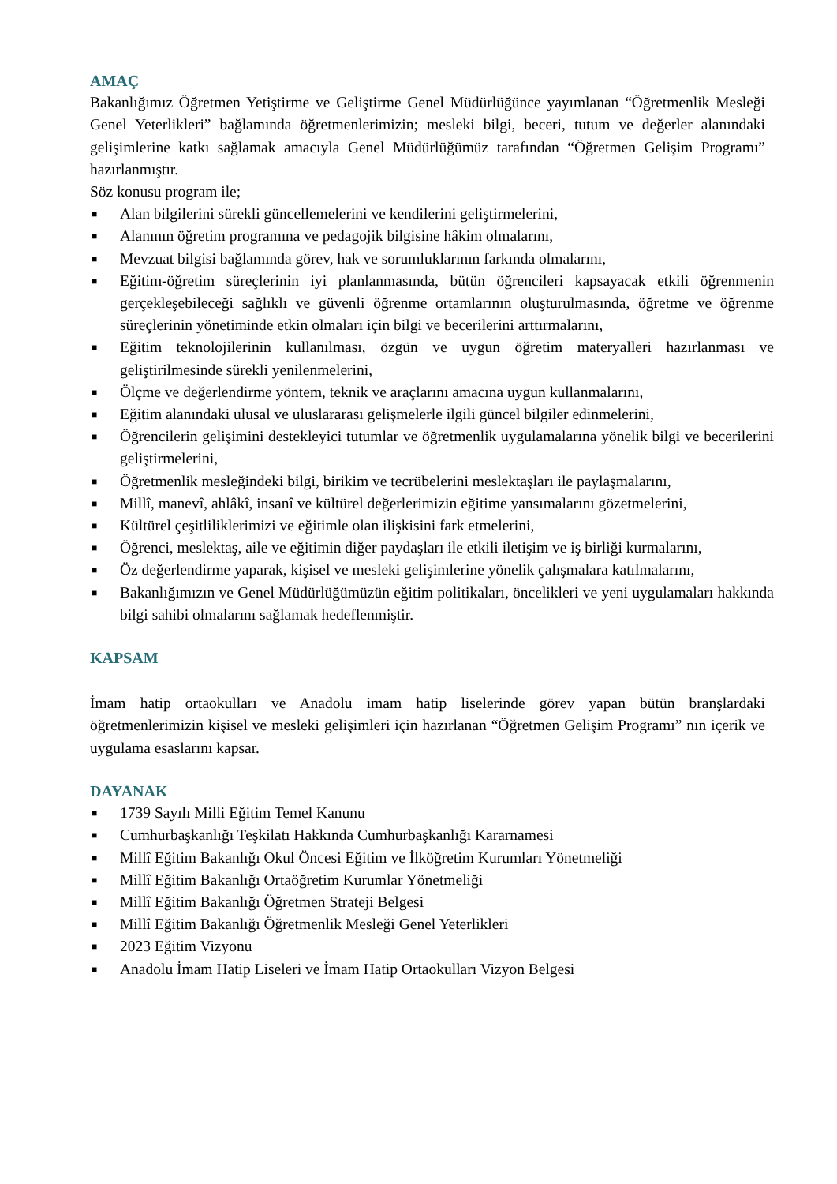AMAÇ
Bakanlığımız Öğretmen Yetiştirme ve Geliştirme Genel Müdürlüğünce yayımlanan “Öğretmenlik Mesleği Genel Yeterlikleri” bağlamında öğretmenlerimizin; mesleki bilgi, beceri, tutum ve değerler alanındaki gelişimlerine katkı sağlamak amacıyla Genel Müdürlüğümüz tarafından “Öğretmen Gelişim Programı” hazırlanmıştır.
Söz konusu program ile;
■ Alan bilgilerini sürekli güncellemelerini ve kendilerini geliştirmelerini,
■ Alanının öğretim programına ve pedagojik bilgisine hâkim olmalarını,
■ Mevzuat bilgisi bağlamında görev, hak ve sorumluklarının farkında olmalarını,
■ Eğitim-öğretim süreçlerinin iyi planlanmasında, bütün öğrencileri kapsayacak etkili öğrenmenin gerçekleşebileceği sağlıklı ve güvenli öğrenme ortamlarının oluşturulmasında, öğretme ve öğrenme süreçlerinin yönetiminde etkin olmaları için bilgi ve becerilerini arttırmalarını,
■ Eğitim teknolojilerinin kullanılması, özgün ve uygun öğretim materyalleri hazırlanması ve geliştirilmesinde sürekli yenilenmelerini,
■ Ölçme ve değerlendirme yöntem, teknik ve araçlarını amacına uygun kullanmalarını,
■ Eğitim alanındaki ulusal ve uluslararası gelişmelerle ilgili güncel bilgiler edinmelerini,
■ Öğrencilerin gelişimini destekleyici tutumlar ve öğretmenlik uygulamalarına yönelik bilgi ve becerilerini geliştirmelerini,
■ Öğretmenlik mesleğindeki bilgi, birikim ve tecrübelerini meslektaşları ile paylaşmalarını,
■ Millî, manevî, ahlâkî, insanî ve kültürel değerlerimizin eğitime yansımalarını gözetmelerini,
■ Kültürel çeşitliliklerimizi ve eğitimle olan ilişkisini fark etmelerini,
■ Öğrenci, meslektaş, aile ve eğitimin diğer paydaşları ile etkili iletişim ve iş birliği kurmalarını,
■ Öz değerlendirme yaparak, kişisel ve mesleki gelişimlerine yönelik çalışmalara katılmalarını,
■ Bakanlığımızın ve Genel Müdürlüğümüzün eğitim politikaları, öncelikleri ve yeni uygulamaları hakkında bilgi sahibi olmalarını sağlamak hedeflenmiştir.
KAPSAM
İmam hatip ortaokulları ve Anadolu imam hatip liselerinde görev yapan bütün branşlardaki öğretmenlerimizin kişisel ve mesleki gelişimleri için hazırlanan “Öğretmen Gelişim Programı” nın içerik ve uygulama esaslarını kapsar.
DAYANAK
■ 1739 Sayılı Milli Eğitim Temel Kanunu
■ Cumhurbaşkanlığı Teşkilatı Hakkında Cumhurbaşkanlığı Kararnamesi
■ Millî Eğitim Bakanlığı Okul Öncesi Eğitim ve İlköğretim Kurumları Yönetmeliği
■ Millî Eğitim Bakanlığı Ortaöğretim Kurumlar Yönetmeliği
■ Millî Eğitim Bakanlığı Öğretmen Strateji Belgesi
■ Millî Eğitim Bakanlığı Öğretmenlik Mesleği Genel Yeterlikleri
■ 2023 Eğitim Vizyonu
■ Anadolu İmam Hatip Liseleri ve İmam Hatip Ortaokulları Vizyon Belgesi